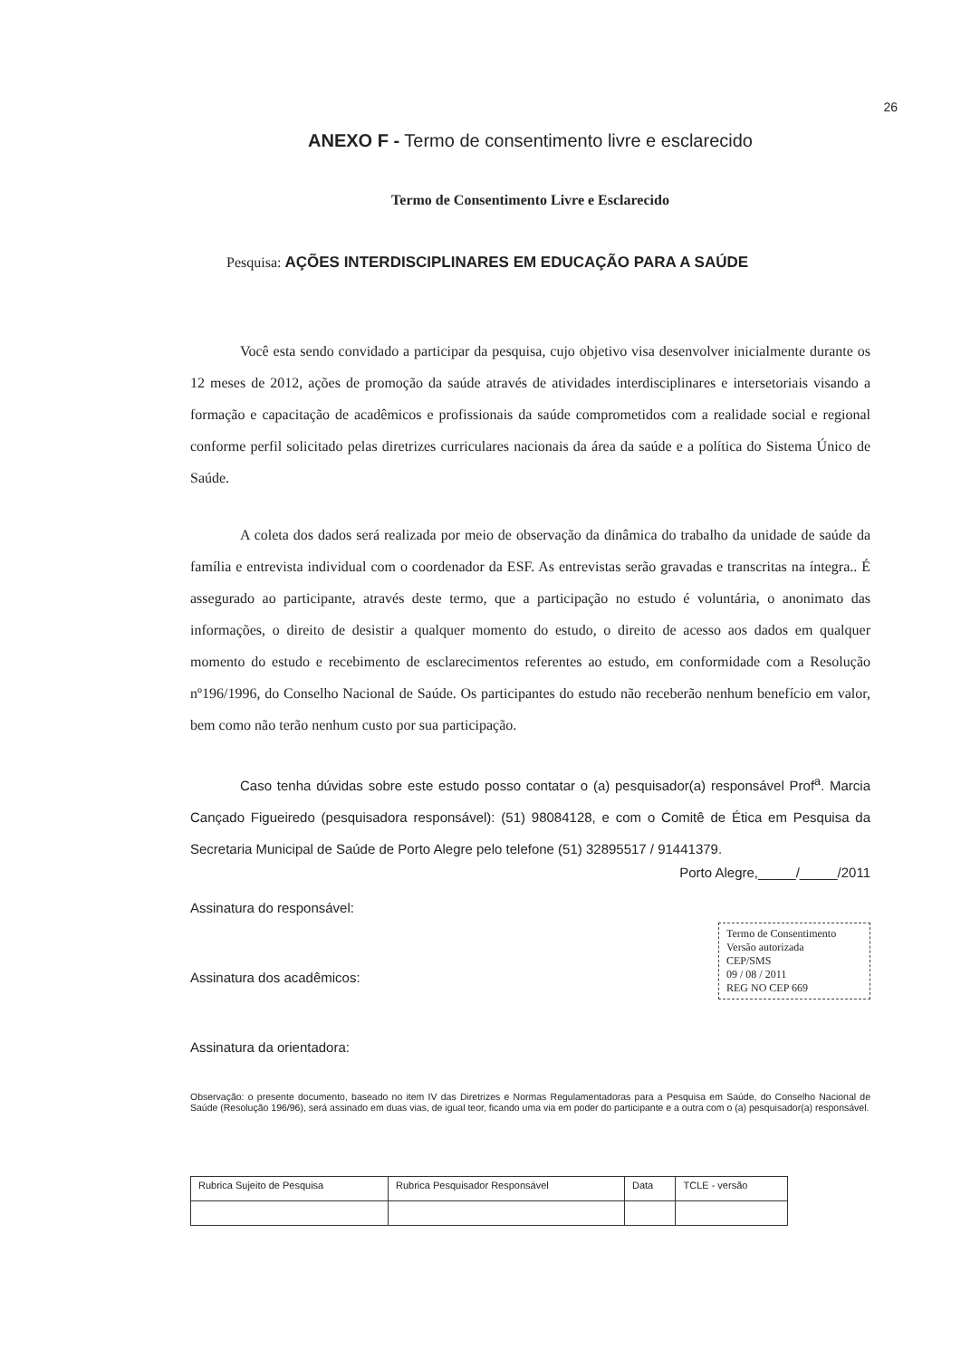26
ANEXO F - Termo de consentimento livre e esclarecido
Termo de Consentimento Livre e Esclarecido
Pesquisa: AÇÕES INTERDISCIPLINARES EM EDUCAÇÃO PARA A SAÚDE
Você esta sendo convidado a participar da pesquisa, cujo objetivo visa desenvolver inicialmente durante os 12 meses de 2012, ações de promoção da saúde através de atividades interdisciplinares e intersetoriais visando a formação e capacitação de acadêmicos e profissionais da saúde comprometidos com a realidade social e regional conforme perfil solicitado pelas diretrizes curriculares nacionais da área da saúde e a política do Sistema Único de Saúde.
A coleta dos dados será realizada por meio de observação da dinâmica do trabalho da unidade de saúde da família e entrevista individual com o coordenador da ESF. As entrevistas serão gravadas e transcritas na íntegra.. É assegurado ao participante, através deste termo, que a participação no estudo é voluntária, o anonimato das informações, o direito de desistir a qualquer momento do estudo, o direito de acesso aos dados em qualquer momento do estudo e recebimento de esclarecimentos referentes ao estudo, em conformidade com a Resolução nº196/1996, do Conselho Nacional de Saúde. Os participantes do estudo não receberão nenhum benefício em valor, bem como não terão nenhum custo por sua participação.
Caso tenha dúvidas sobre este estudo posso contatar o (a) pesquisador(a) responsável Prof<sup>a</sup>. Marcia Cançado Figueiredo (pesquisadora responsável): (51) 98084128, e com o Comitê de Ética em Pesquisa da Secretaria Municipal de Saúde de Porto Alegre pelo telefone (51) 32895517 / 91441379.
Porto Alegre,_____/_____/2011
Assinatura do responsável:
Assinatura dos acadêmicos:
Termo de Consentimento
Versão autorizada
CEP/SMS
09 / 08 / 2011
REG NO CEP 669
Assinatura da orientadora:
Observação: o presente documento, baseado no item IV das Diretrizes e Normas Regulamentadoras para a Pesquisa em Saúde, do Conselho Nacional de Saúde (Resolução 196/96), será assinado em duas vias, de igual teor, ficando uma via em poder do participante e a outra com o (a) pesquisador(a) responsável.
| Rubrica Sujeito de Pesquisa | Rubrica Pesquisador Responsável | Data | TCLE - versão |